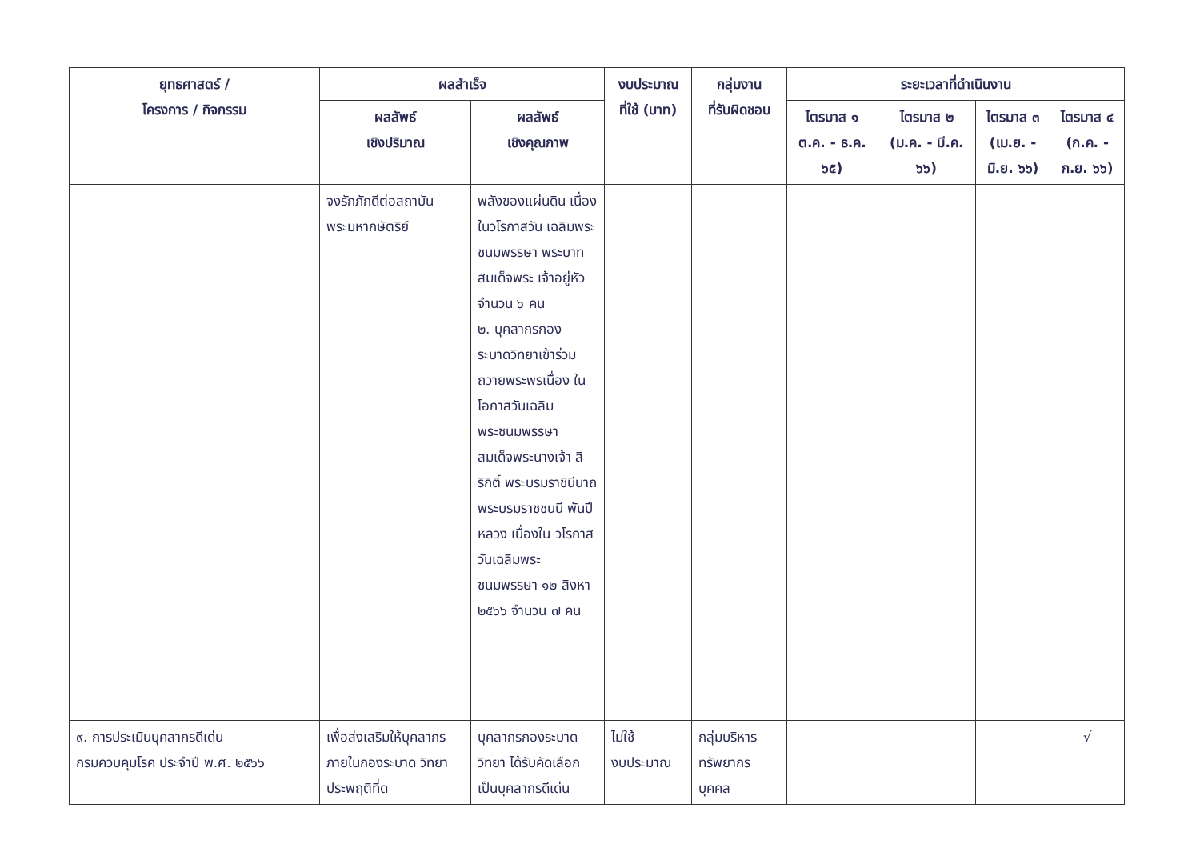| ยุทธศาสตร์ / โครงการ / กิจกรรม | ผลสำเร็จ | | งบประมาณ ที่ใช้ (บาท) | กลุ่มงาน ที่รับผิดชอบ | ระยะเวลาที่ดำเนินงาน | | | |
| --- | --- | --- | --- | --- | --- | --- | --- | --- |
| | ผลลัพธ์ เชิงปริมาณ | ผลลัพธ์ เชิงคุณภาพ | | | ไตรมาส ๑ ต.ค. - ธ.ค. ๖๕) | ไตรมาส ๒ (ม.ค. - มี.ค. ๖๖) | ไตรมาส ๓ (เม.ย. - มิ.ย. ๖๖) | ไตรมาส ๔ (ก.ค. - ก.ย. ๖๖) |
| | จงรักภักดีต่อสถาบัน พระมหากษัตริย์ | พลังของแผ่นดิน เนื่องในวโรกาสวัน เฉลิมพระ ชนมพรรษา พระบาทสมเด็จพระ เจ้าอยู่หัว จำนวน ๖ คน ๒. บุคลากรกอง ระบาดวิทยาเข้าร่วม ถวายพระพรเนื่อง ในโอกาสวันเฉลิม พระชนมพรรษา สมเด็จพระนางเจ้า สิริกิติ์ พระบรมราชินีนาถ พระบรมราชชนนี พันปีหลวง เนื่องใน วโรกาสวันเฉลิมพระ ชนมพรรษา ๑๒ สิงหา ๒๕๖๖ จำนวน ๗ คน | | | | | | |
| ๙. การประเมินบุคลากรดีเด่น กรมควบคุมโรค ประจำปี พ.ศ. ๒๕๖๖ | เพื่อส่งเสริมให้บุคลากร ภายในกองระบาด วิทยาประพฤติที่ด | บุคลากรกองระบาด วิทยา ได้รับคัดเลือก เป็นบุคลากรดีเด่น | ไม่ใช้ งบประมาณ | กลุ่มบริหาร ทรัพยากร บุคคล | | | | √ |